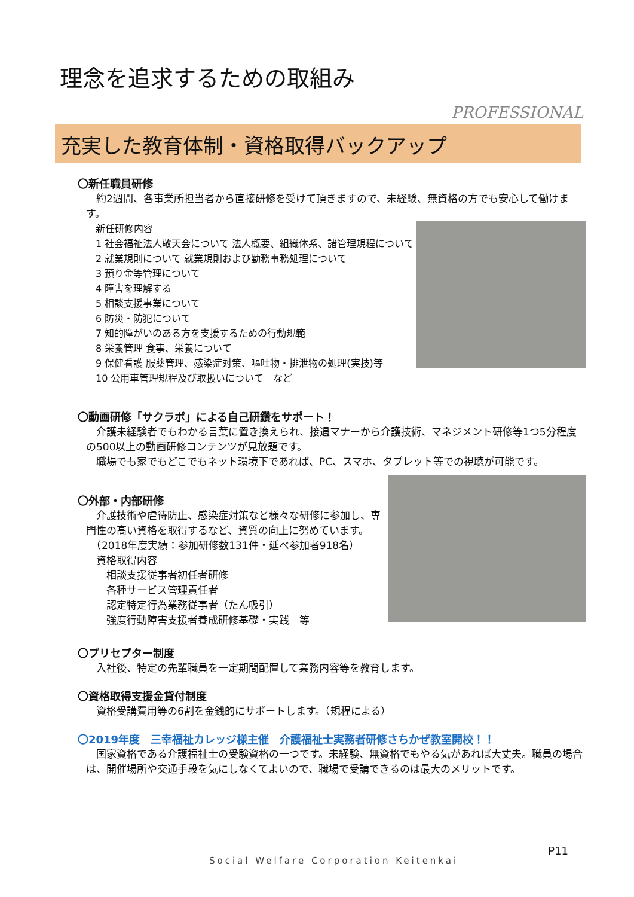理念を追求するための取組み
PROFESSIONAL
充実した教育体制・資格取得バックアップ
〇新任職員研修
　約2週間、各事業所担当者から直接研修を受けて頂きますので、未経験、無資格の方でも安心して働けます。
新任研修内容
1 社会福祉法人敬天会について 法人概要、組織体系、諸管理規程について
2 就業規則について 就業規則および勤務事務処理について
3 預り金等管理について
4 障害を理解する
5 相談支援事業について
6 防災・防犯について
7 知的障がいのある方を支援するための行動規範
8 栄養管理 食事、栄養について
9 保健看護 服薬管理、感染症対策、嘔吐物・排泄物の処理(実技)等
10 公用車管理規程及び取扱いについて　など
〇動画研修「サクラボ」による自己研鑽をサポート！
　介護未経験者でもわかる言葉に置き換えられ、接遇マナーから介護技術、マネジメント研修等1つ5分程度の500以上の動画研修コンテンツが見放題です。
　職場でも家でもどこでもネット環境下であれば、PC、スマホ、タブレット等での視聴が可能です。
〇外部・内部研修
　介護技術や虐待防止、感染症対策など様々な研修に参加し、専門性の高い資格を取得するなど、資質の向上に努めています。
　（2018年度実績：参加研修数131件・延べ参加者918名）
　資格取得内容
　　相談支援従事者初任者研修
　　各種サービス管理責任者
　　認定特定行為業務従事者（たん吸引）
　　強度行動障害支援者養成研修基礎・実践　等
〇プリセプター制度
　入社後、特定の先輩職員を一定期間配置して業務内容等を教育します。
〇資格取得支援金貸付制度
　資格受講費用等の6割を金銭的にサポートします。（規程による）
〇2019年度　三幸福祉カレッジ様主催　介護福祉士実務者研修さちかぜ教室開校！！
　国家資格である介護福祉士の受験資格の一つです。未経験、無資格でもやる気があれば大丈夫。職員の場合は、開催場所や交通手段を気にしなくてよいので、職場で受講できるのは最大のメリットです。
P11
Social Welfare Corporation Keitenkai